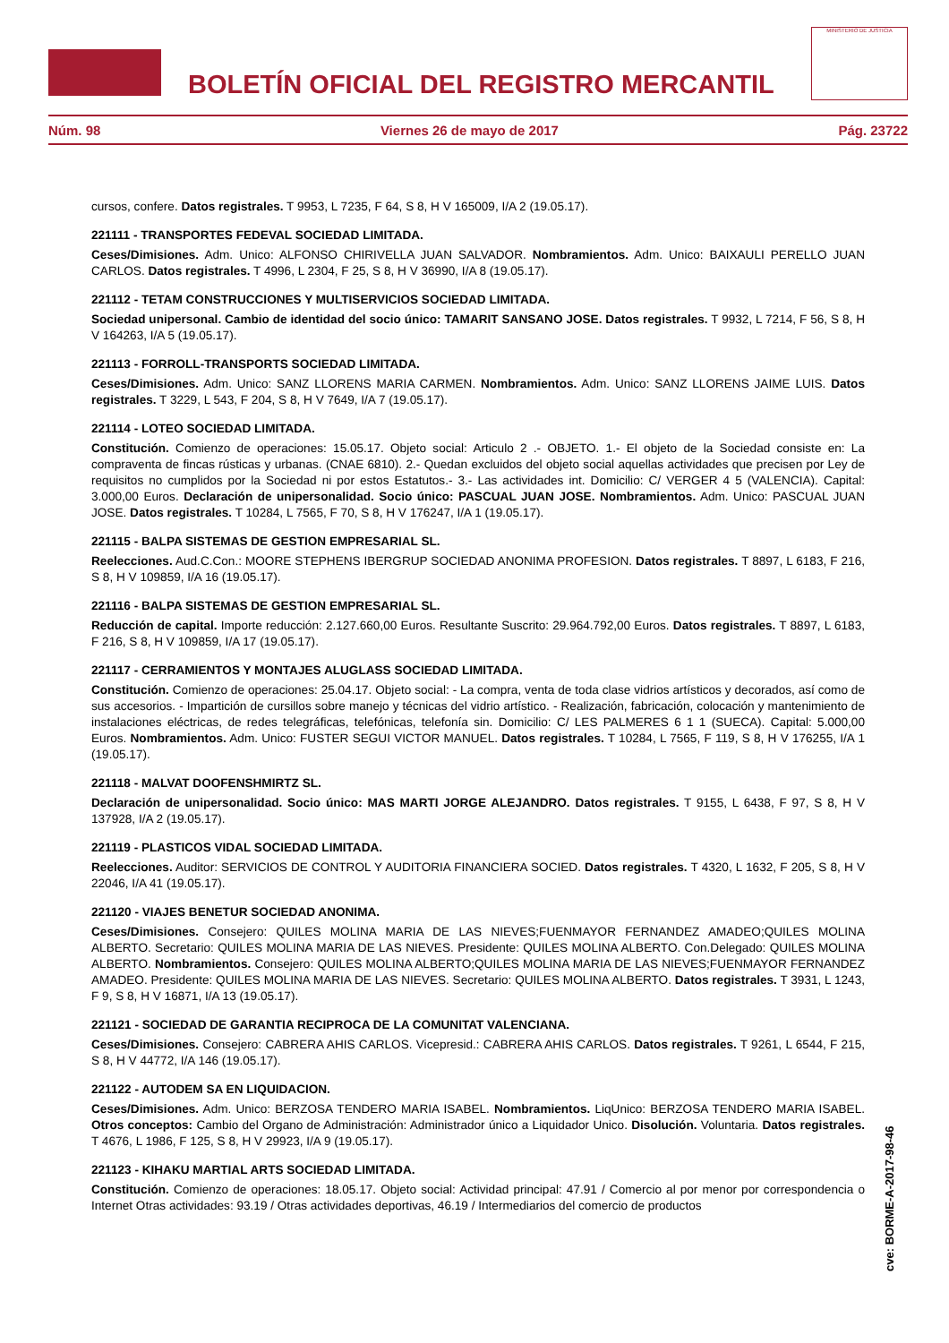BOLETÍN OFICIAL DEL REGISTRO MERCANTIL
MINISTERIO DE JUSTICIA
Núm. 98 Viernes 26 de mayo de 2017 Pág. 23722
cursos, confere. Datos registrales. T 9953, L 7235, F 64, S 8, H V 165009, I/A 2 (19.05.17).
221111 - TRANSPORTES FEDEVAL SOCIEDAD LIMITADA.
Ceses/Dimisiones. Adm. Unico: ALFONSO CHIRIVELLA JUAN SALVADOR. Nombramientos. Adm. Unico: BAIXAULI PERELLO JUAN CARLOS. Datos registrales. T 4996, L 2304, F 25, S 8, H V 36990, I/A 8 (19.05.17).
221112 - TETAM CONSTRUCCIONES Y MULTISERVICIOS SOCIEDAD LIMITADA.
Sociedad unipersonal. Cambio de identidad del socio único: TAMARIT SANSANO JOSE. Datos registrales. T 9932, L 7214, F 56, S 8, H V 164263, I/A 5 (19.05.17).
221113 - FORROLL-TRANSPORTS SOCIEDAD LIMITADA.
Ceses/Dimisiones. Adm. Unico: SANZ LLORENS MARIA CARMEN. Nombramientos. Adm. Unico: SANZ LLORENS JAIME LUIS. Datos registrales. T 3229, L 543, F 204, S 8, H V 7649, I/A 7 (19.05.17).
221114 - LOTEO SOCIEDAD LIMITADA.
Constitución. Comienzo de operaciones: 15.05.17. Objeto social: Articulo 2 .- OBJETO. 1.- El objeto de la Sociedad consiste en: La compraventa de fincas rústicas y urbanas. (CNAE 6810). 2.- Quedan excluidos del objeto social aquellas actividades que precisen por Ley de requisitos no cumplidos por la Sociedad ni por estos Estatutos.- 3.- Las actividades int. Domicilio: C/ VERGER 4 5 (VALENCIA). Capital: 3.000,00 Euros. Declaración de unipersonalidad. Socio único: PASCUAL JUAN JOSE. Nombramientos. Adm. Unico: PASCUAL JUAN JOSE. Datos registrales. T 10284, L 7565, F 70, S 8, H V 176247, I/A 1 (19.05.17).
221115 - BALPA SISTEMAS DE GESTION EMPRESARIAL SL.
Reelecciones. Aud.C.Con.: MOORE STEPHENS IBERGRUP SOCIEDAD ANONIMA PROFESION. Datos registrales. T 8897, L 6183, F 216, S 8, H V 109859, I/A 16 (19.05.17).
221116 - BALPA SISTEMAS DE GESTION EMPRESARIAL SL.
Reducción de capital. Importe reducción: 2.127.660,00 Euros. Resultante Suscrito: 29.964.792,00 Euros. Datos registrales. T 8897, L 6183, F 216, S 8, H V 109859, I/A 17 (19.05.17).
221117 - CERRAMIENTOS Y MONTAJES ALUGLASS SOCIEDAD LIMITADA.
Constitución. Comienzo de operaciones: 25.04.17. Objeto social: - La compra, venta de toda clase vidrios artísticos y decorados, así como de sus accesorios. - Impartición de cursillos sobre manejo y técnicas del vidrio artístico. - Realización, fabricación, colocación y mantenimiento de instalaciones eléctricas, de redes telegráficas, telefónicas, telefonía sin. Domicilio: C/ LES PALMERES 6 1 1 (SUECA). Capital: 5.000,00 Euros. Nombramientos. Adm. Unico: FUSTER SEGUI VICTOR MANUEL. Datos registrales. T 10284, L 7565, F 119, S 8, H V 176255, I/A 1 (19.05.17).
221118 - MALVAT DOOFENSHMIRTZ SL.
Declaración de unipersonalidad. Socio único: MAS MARTI JORGE ALEJANDRO. Datos registrales. T 9155, L 6438, F 97, S 8, H V 137928, I/A 2 (19.05.17).
221119 - PLASTICOS VIDAL SOCIEDAD LIMITADA.
Reelecciones. Auditor: SERVICIOS DE CONTROL Y AUDITORIA FINANCIERA SOCIED. Datos registrales. T 4320, L 1632, F 205, S 8, H V 22046, I/A 41 (19.05.17).
221120 - VIAJES BENETUR SOCIEDAD ANONIMA.
Ceses/Dimisiones. Consejero: QUILES MOLINA MARIA DE LAS NIEVES;FUENMAYOR FERNANDEZ AMADEO;QUILES MOLINA ALBERTO. Secretario: QUILES MOLINA MARIA DE LAS NIEVES. Presidente: QUILES MOLINA ALBERTO. Con.Delegado: QUILES MOLINA ALBERTO. Nombramientos. Consejero: QUILES MOLINA ALBERTO;QUILES MOLINA MARIA DE LAS NIEVES;FUENMAYOR FERNANDEZ AMADEO. Presidente: QUILES MOLINA MARIA DE LAS NIEVES. Secretario: QUILES MOLINA ALBERTO. Datos registrales. T 3931, L 1243, F 9, S 8, H V 16871, I/A 13 (19.05.17).
221121 - SOCIEDAD DE GARANTIA RECIPROCA DE LA COMUNITAT VALENCIANA.
Ceses/Dimisiones. Consejero: CABRERA AHIS CARLOS. Vicepresid.: CABRERA AHIS CARLOS. Datos registrales. T 9261, L 6544, F 215, S 8, H V 44772, I/A 146 (19.05.17).
221122 - AUTODEM SA EN LIQUIDACION.
Ceses/Dimisiones. Adm. Unico: BERZOSA TENDERO MARIA ISABEL. Nombramientos. LiqUnico: BERZOSA TENDERO MARIA ISABEL. Otros conceptos: Cambio del Organo de Administración: Administrador único a Liquidador Unico. Disolución. Voluntaria. Datos registrales. T 4676, L 1986, F 125, S 8, H V 29923, I/A 9 (19.05.17).
221123 - KIHAKU MARTIAL ARTS SOCIEDAD LIMITADA.
Constitución. Comienzo de operaciones: 18.05.17. Objeto social: Actividad principal: 47.91 / Comercio al por menor por correspondencia o Internet Otras actividades: 93.19 / Otras actividades deportivas, 46.19 / Intermediarios del comercio de productos
cve: BORME-A-2017-98-46